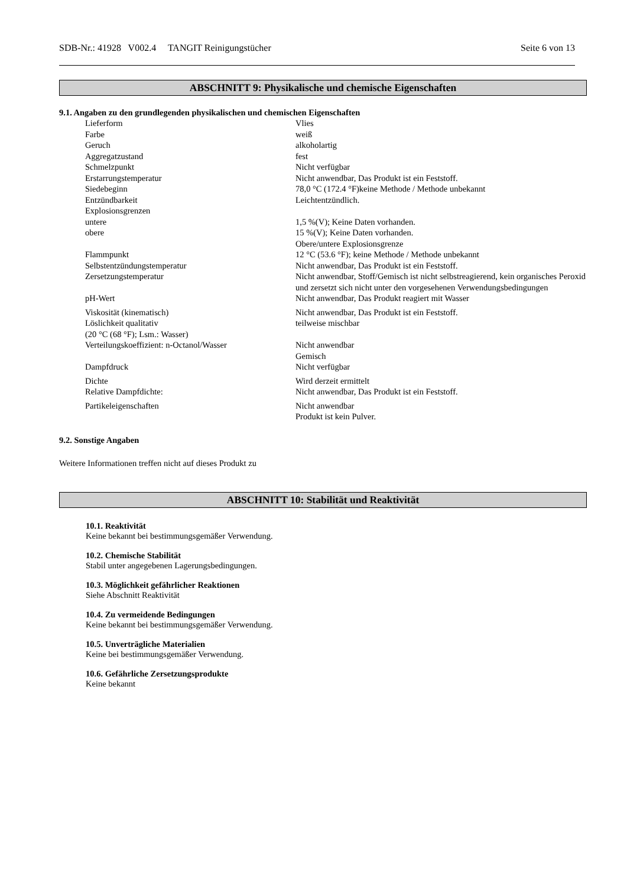SDB-Nr.: 41928 V002.4 TANGIT Reinigungstücher Seite 6 von 13
ABSCHNITT 9: Physikalische und chemische Eigenschaften
9.1. Angaben zu den grundlegenden physikalischen und chemischen Eigenschaften
| Lieferform | Vlies |
| Farbe | weiß |
| Geruch | alkoholartig |
| Aggregatzustand | fest |
| Schmelzpunkt | Nicht verfügbar |
| Erstarrungstemperatur | Nicht anwendbar, Das Produkt ist ein Feststoff. |
| Siedebeginn | 78,0 °C (172.4 °F)keine Methode / Methode unbekannt |
| Entzündbarkeit | Leichtentzündlich. |
| Explosionsgrenzen | |
| untere | 1,5 %(V); Keine Daten vorhanden. |
| obere | 15 %(V); Keine Daten vorhanden. Obere/untere Explosionsgrenze |
| Flammpunkt | 12 °C (53.6 °F); keine Methode / Methode unbekannt |
| Selbstentzündungstemperatur | Nicht anwendbar, Das Produkt ist ein Feststoff. |
| Zersetzungstemperatur | Nicht anwendbar, Stoff/Gemisch ist nicht selbstreagierend, kein organisches Peroxid und zersetzt sich nicht unter den vorgesehenen Verwendungsbedingungen |
| pH-Wert | Nicht anwendbar, Das Produkt reagiert mit Wasser |
| Viskosität (kinematisch) | Nicht anwendbar, Das Produkt ist ein Feststoff. |
| Löslichkeit qualitativ (20 °C (68 °F); Lsm.: Wasser) | teilweise mischbar |
| Verteilungskoeffizient: n-Octanol/Wasser | Nicht anwendbar Gemisch |
| Dampfdruck | Nicht verfügbar |
| Dichte | Wird derzeit ermittelt |
| Relative Dampfdichte: | Nicht anwendbar, Das Produkt ist ein Feststoff. |
| Partikeleigenschaften | Nicht anwendbar Produkt ist kein Pulver. |
9.2. Sonstige Angaben
Weitere Informationen treffen nicht auf dieses Produkt zu
ABSCHNITT 10: Stabilität und Reaktivität
10.1. Reaktivität
Keine bekannt bei bestimmungsgemäßer Verwendung.
10.2. Chemische Stabilität
Stabil unter angegebenen Lagerungsbedingungen.
10.3. Möglichkeit gefährlicher Reaktionen
Siehe Abschnitt Reaktivität
10.4. Zu vermeidende Bedingungen
Keine bekannt bei bestimmungsgemäßer Verwendung.
10.5. Unverträgliche Materialien
Keine bei bestimmungsgemäßer Verwendung.
10.6. Gefährliche Zersetzungsprodukte
Keine bekannt